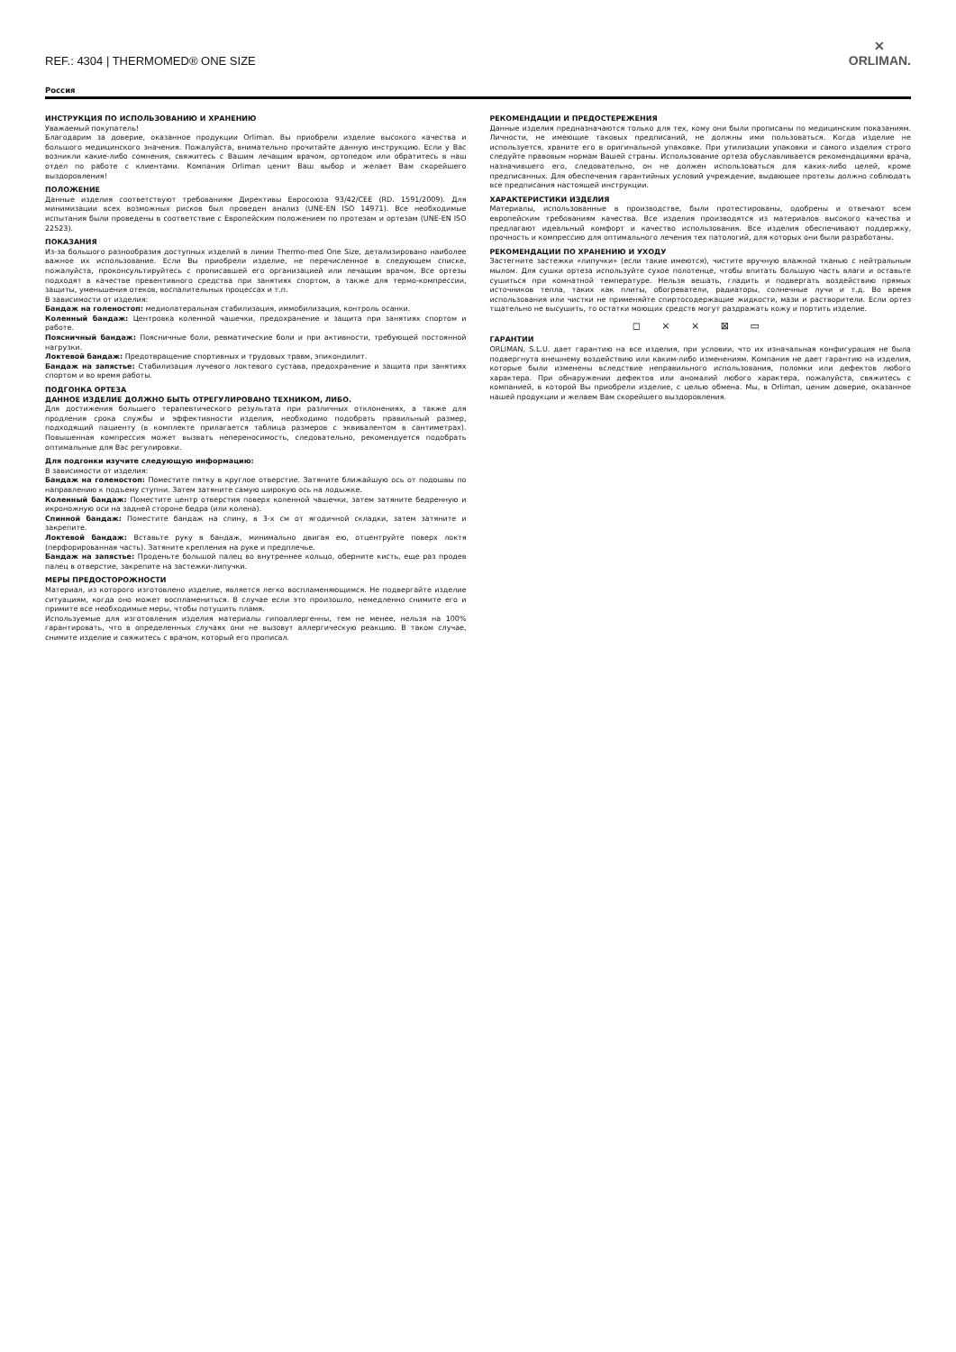REF.: 4304 | THERMOMED® ONE SIZE
✕
ORLIMAN.
Россия
ИНСТРУКЦИЯ ПО ИСПОЛЬЗОВАНИЮ И ХРАНЕНИЮ
Уважаемый покупатель!
Благодарим за доверие, оказанное продукции Orliman. Вы приобрели изделие высокого качества и большого медицинского значения. Пожалуйста, внимательно прочитайте данную инструкцию. Если у Вас возникли какие-либо сомнения, свяжитесь с Вашим лечащим врачом, ортопедом или обратитесь в наш отдел по работе с клиентами. Компания Orliman ценит Ваш выбор и желает Вам скорейшего выздоровления!
ПОЛОЖЕНИЕ
Данные изделия соответствуют требованиям Директивы Евросоюза 93/42/CEE (RD. 1591/2009). Для минимизации всех возможных рисков был проведен анализ (UNE-EN ISO 14971). Все необходимые испытания были проведены в соответствие с Европейским положением по протезам и ортезам (UNE-EN ISO 22523).
ПОКАЗАНИЯ
Из-за большого разнообразия доступных изделий в линии Thermo-med One Size, детализировано наиболее важное их использование. Если Вы приобрели изделие, не перечисленное в следующем списке, пожалуйста, проконсультируйтесь с прописавшей его организацией или лечащим врачом. Все ортезы подходят в качестве превентивного средства при занятиях спортом, а также для термо-компрессии, защиты, уменьшения отеков, воспалительных процессах и т.п.
В зависимости от изделия:
Бандаж на голеностоп: медиолатеральная стабилизация, иммобилизация, контроль осанки.
Коленный бандаж: Центровка коленной чашечки, предохранение и защита при занятиях спортом и работе.
Поясничный бандаж: Поясничные боли, ревматические боли и при активности, требующей постоянной нагрузки.
Локтевой бандаж: Предотвращение спортивных и трудовых травм, эпикондилит.
Бандаж на запястье: Стабилизация лучевого локтевого сустава, предохранение и защита при занятиях спортом и во время работы.
ПОДГОНКА ОРТЕЗА
ДАННОЕ ИЗДЕЛИЕ ДОЛЖНО БЫТЬ ОТРЕГУЛИРОВАНО ТЕХНИКОМ, ЛИБО.
Для достижения большего терапевтического результата при различных отклонениях, а также для продления срока службы и эффективности изделия, необходимо подобрать правильный размер, подходящий пациенту (в комплекте прилагается таблица размеров с эквивалентом в сантиметрах). Повышенная компрессия может вызвать непереносимость, следовательно, рекомендуется подобрать оптимальные для Вас регулировки.
Для подгонки изучите следующую информацию:
В зависимости от изделия:
Бандаж на голеностоп: Поместите пятку в круглое отверстие. Затяните ближайшую ось от подошвы по направлению к подъему ступни. Затем затяните самую широкую ось на лодыжке.
Коленный бандаж: Поместите центр отверстия поверх коленной чашечки, затем затяните бедренную и икроножную оси на задней стороне бедра (или колена).
Спинной бандаж: Поместите бандаж на спину, в 3-х см от ягодичной складки, затем затяните и закрепите.
Локтевой бандаж: Вставьте руку в бандаж, минимально двигая ею, отцентруйте поверх локтя (перфорированная часть). Затяните крепления на руке и предплечье.
Бандаж на запястье: Проденьте большой палец во внутреннее кольцо, оберните кисть, еще раз продев палец в отверстие, закрепите на застежки-липучки.
МЕРЫ ПРЕДОСТОРОЖНОСТИ
Материал, из которого изготовлено изделие, является легко воспламеняющимся. Не подвергайте изделие ситуациям, когда оно может воспламениться. В случае если это произошло, немедленно снимите его и примите все необходимые меры, чтобы потушить пламя.
Используемые для изготовления изделия материалы гипоаллергенны, тем не менее, нельзя на 100% гарантировать, что в определенных случаях они не вызовут аллергическую реакцию. В таком случае, снимите изделие и свяжитесь с врачом, который его прописал.
РЕКОМЕНДАЦИИ И ПРЕДОСТЕРЕЖЕНИЯ
Данные изделия предназначаются только для тех, кому они были прописаны по медицинским показаниям. Личности, не имеющие таковых предписаний, не должны ими пользоваться. Когда изделие не используется, храните его в оригинальной упаковке. При утилизации упаковки и самого изделия строго следуйте правовым нормам Вашей страны. Использование ортеза обуславливается рекомендациями врача, назначившего его, следовательно, он не должен использоваться для каких-либо целей, кроме предписанных. Для обеспечения гарантийных условий учреждение, выдающее протезы должно соблюдать все предписания настоящей инструкции.
ХАРАКТЕРИСТИКИ ИЗДЕЛИЯ
Материалы, использованные в производстве, были протестированы, одобрены и отвечают всем европейским требованиям качества. Все изделия производятся из материалов высокого качества и предлагают идеальный комфорт и качество использования. Все изделия обеспечивают поддержку, прочность и компрессию для оптимального лечения тех патологий, для которых они были разработаны.
РЕКОМЕНДАЦИИ ПО ХРАНЕНИЮ И УХОДУ
Застегните застежки «липучки» (если такие имеются), чистите вручную влажной тканью с нейтральным мылом. Для сушки ортеза используйте сухое полотенце, чтобы впитать большую часть влаги и оставьте сушиться при комнатной температуре. Нельзя вешать, гладить и подвергать воздействию прямых источников тепла, таких как плиты, обогреватели, радиаторы, солнечные лучи и т.д. Во время использования или чистки не применяйте спиртосодержащие жидкости, мази и растворители. Если ортез тщательно не высушить, то остатки моющих средств могут раздражать кожу и портить изделие.
◻ ⨯ ⨯ ⊠ ▭
ГАРАНТИИ
ORLIMAN, S.L.U. дает гарантию на все изделия, при условии, что их изначальная конфигурация не была подвергнута внешнему воздействию или каким-либо изменениям. Компания не дает гарантию на изделия, которые были изменены вследствие неправильного использования, поломки или дефектов любого характера. При обнаружении дефектов или аномалий любого характера, пожалуйста, свяжитесь с компанией, в которой Вы приобрели изделие, с целью обмена. Мы, в Orliman, ценим доверие, оказанное нашей продукции и желаем Вам скорейшего выздоровления.